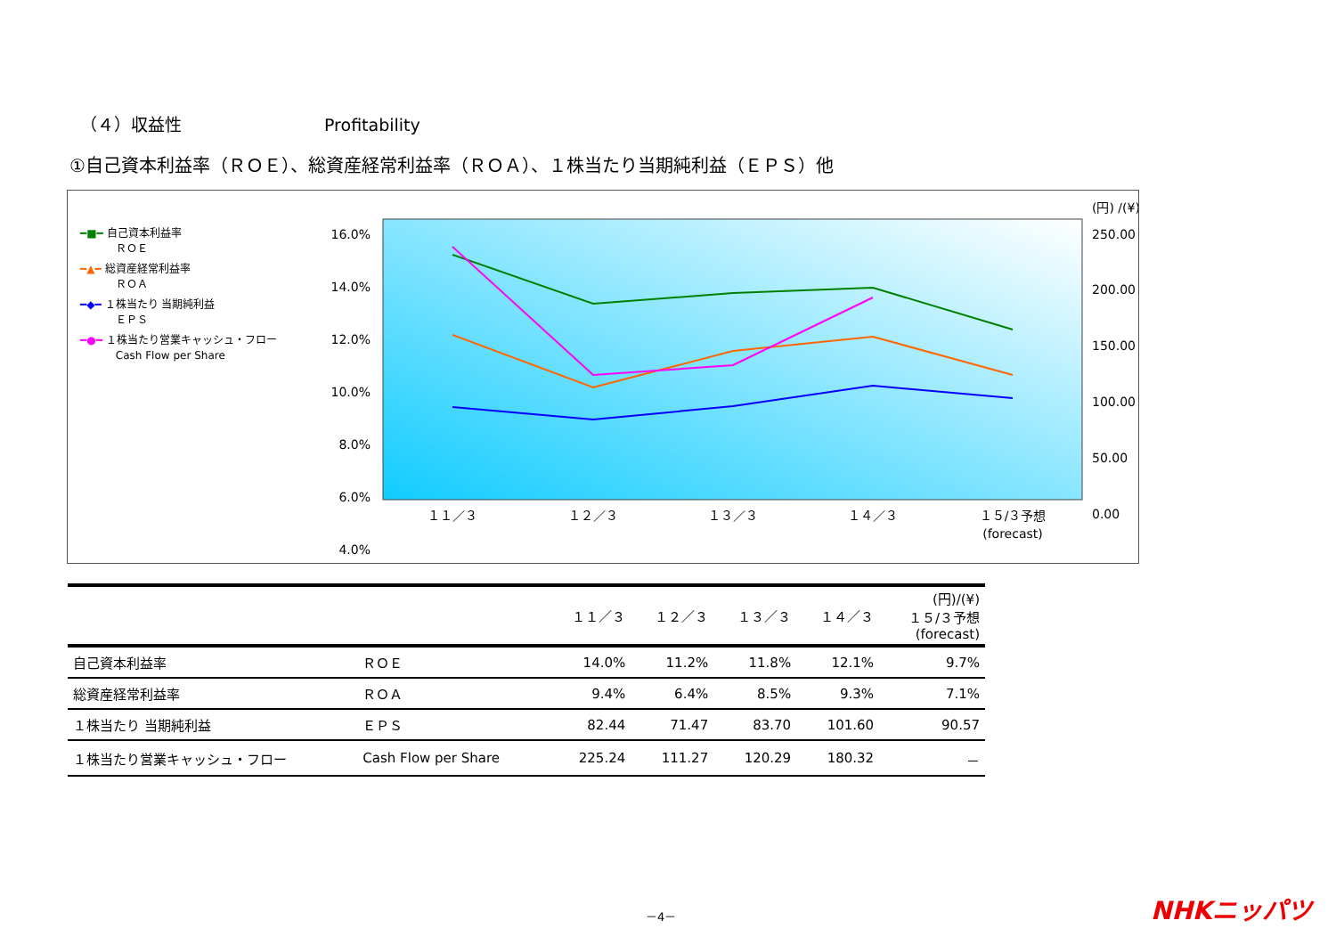（４）収益性 Profitability
①自己資本利益率（ＲＯＥ）、総資産経常利益率（ＲＯＡ）、１株当たり当期純利益（ＥＰＳ）他
━■━ 自己資本利益率
　　　 ＲＯＥ
━▲━ 総資産経常利益率
　　　 ＲＯＡ
━◆━ １株当たり 当期純利益
　　　 ＥＰＳ
━●━ １株当たり営業キャッシュ・フロー
　　　 Cash Flow per Share
16.0%
14.0%
12.0%
10.0%
8.0%
6.0%
4.0%
(円) /(¥)
250.00
200.00
150.00
100.00
50.00
0.00
１１／３
１２／３
１３／３
１４／３
１５/３予想
(forecast)
| | | １１／３ | １２／３ | １３／３ | １４／３ | (円)/(¥) １５/３予想 (forecast) |
| --- | --- | --- | --- | --- | --- | --- |
| 自己資本利益率 | ＲＯＥ | 14.0% | 11.2% | 11.8% | 12.1% | 9.7% |
| 総資産経常利益率 | ＲＯＡ | 9.4% | 6.4% | 8.5% | 9.3% | 7.1% |
| １株当たり 当期純利益 | ＥＰＳ | 82.44 | 71.47 | 83.70 | 101.60 | 90.57 |
| １株当たり営業キャッシュ・フロー | Cash Flow per Share | 225.24 | 111.27 | 120.29 | 180.32 | － |
－4－ NHKニッパツ